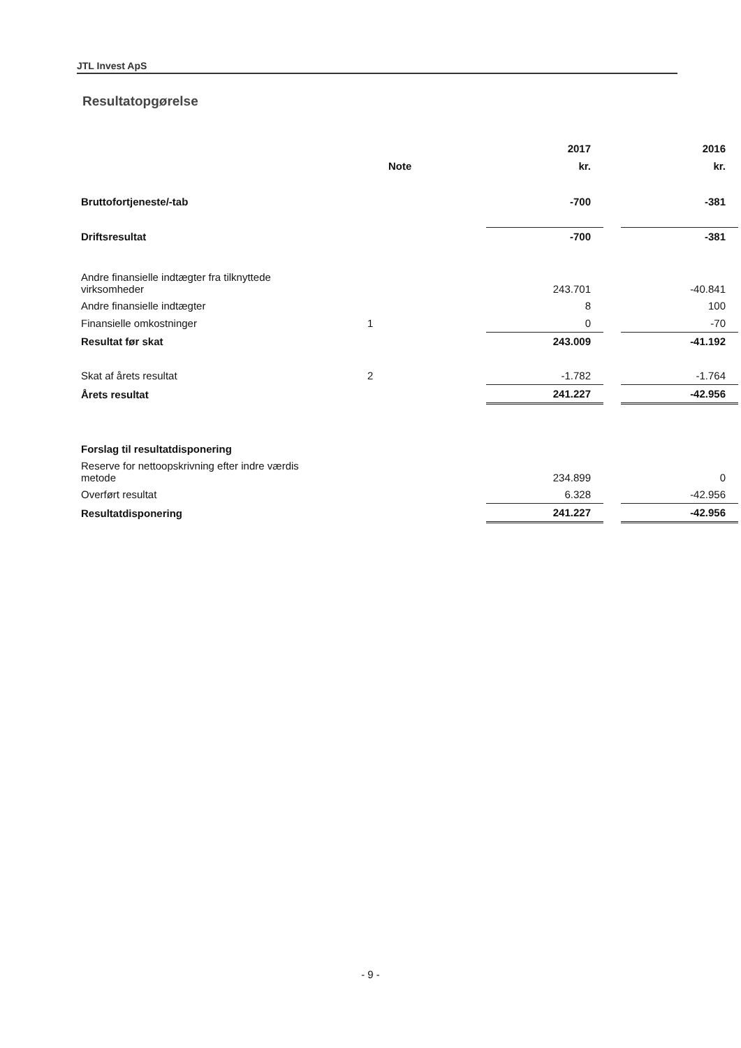JTL Invest ApS
Resultatopgørelse
| | | 2017 | | 2016 |
| --- | --- | --- | --- | --- |
| | Note | kr. | | kr. |
| Bruttofortjeneste/-tab | | -700 | | -381 |
| Driftsresultat | | -700 | | -381 |
| Andre finansielle indtægter fra tilknyttede virksomheder | | 243.701 | | -40.841 |
| Andre finansielle indtægter | | 8 | | 100 |
| Finansielle omkostninger | 1 | 0 | | -70 |
| Resultat før skat | | 243.009 | | -41.192 |
| Skat af årets resultat | 2 | -1.782 | | -1.764 |
| Årets resultat | | 241.227 | | -42.956 |
| Forslag til resultatdisponering | | | | |
| Reserve for nettoopskrivning efter indre værdis metode | | 234.899 | | 0 |
| Overført resultat | | 6.328 | | -42.956 |
| Resultatdisponering | | 241.227 | | -42.956 |
- 9 -